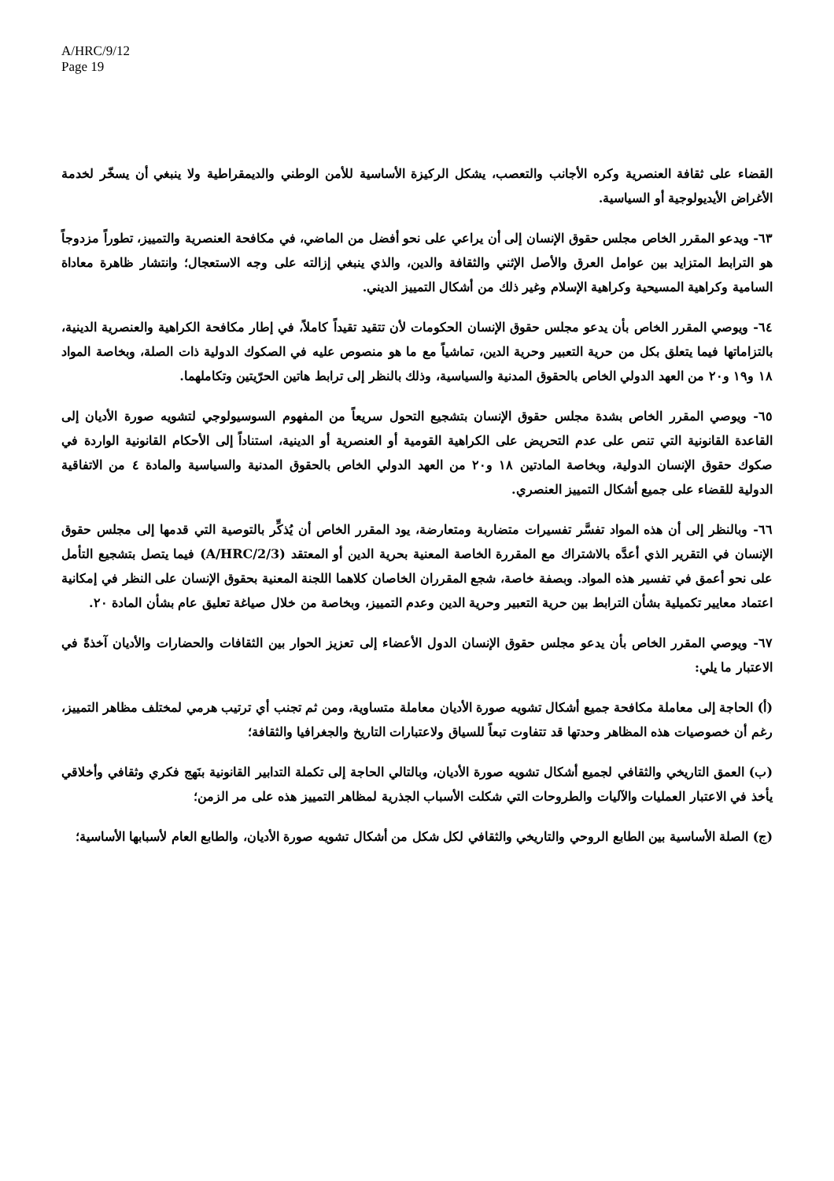A/HRC/9/12
Page 19
القضاء على ثقافة العنصرية وكره الأجانب والتعصب، يشكل الركيزة الأساسية للأمن الوطني والديمقراطية ولا ينبغي أن يسخّر لخدمة الأغراض الأيديولوجية أو السياسية.
٦٣- ويدعو المقرر الخاص مجلس حقوق الإنسان إلى أن يراعي على نحو أفضل من الماضي، في مكافحة العنصرية والتمييز، تطوراً مزدوجاً هو الترابط المتزايد بين عوامل العرق والأصل الإثني والثقافة والدين، والذي ينبغي إزالته على وجه الاستعجال؛ وانتشار ظاهرة معاداة السامية وكراهية المسيحية وكراهية الإسلام وغير ذلك من أشكال التمييز الديني.
٦٤- ويوصي المقرر الخاص بأن يدعو مجلس حقوق الإنسان الحكومات لأن تتقيد تقيداً كاملاً، في إطار مكافحة الكراهية والعنصرية الدينية، بالتزاماتها فيما يتعلق بكل من حرية التعبير وحرية الدين، تماشياً مع ما هو منصوص عليه في الصكوك الدولية ذات الصلة، وبخاصة المواد ١٨ و١٩ و٢٠ من العهد الدولي الخاص بالحقوق المدنية والسياسية، وذلك بالنظر إلى ترابط هاتين الحرّيتين وتكاملهما.
٦٥- ويوصي المقرر الخاص بشدة مجلس حقوق الإنسان بتشجيع التحول سريعاً من المفهوم السوسيولوجي لتشويه صورة الأديان إلى القاعدة القانونية التي تنص على عدم التحريض على الكراهية القومية أو العنصرية أو الدينية، استناداً إلى الأحكام القانونية الواردة في صكوك حقوق الإنسان الدولية، وبخاصة المادتين ١٨ و٢٠ من العهد الدولي الخاص بالحقوق المدنية والسياسية والمادة ٤ من الاتفاقية الدولية للقضاء على جميع أشكال التمييز العنصري.
٦٦- وبالنظر إلى أن هذه المواد تفسَّر تفسيرات متضاربة ومتعارضة، يود المقرر الخاص أن يُذكِّر بالتوصية التي قدمها إلى مجلس حقوق الإنسان في التقرير الذي أعدَّه بالاشتراك مع المقررة الخاصة المعنية بحرية الدين أو المعتقد (A/HRC/2/3) فيما يتصل بتشجيع التأمل على نحو أعمق في تفسير هذه المواد. وبصفة خاصة، شجع المقرران الخاصان كلاهما اللجنة المعنية بحقوق الإنسان على النظر في إمكانية اعتماد معايير تكميلية بشأن الترابط بين حرية التعبير وحرية الدين وعدم التمييز، وبخاصة من خلال صياغة تعليق عام بشأن المادة ٢٠.
٦٧- ويوصي المقرر الخاص بأن يدعو مجلس حقوق الإنسان الدول الأعضاء إلى تعزيز الحوار بين الثقافات والحضارات والأديان آخذةً في الاعتبار ما يلي:
(أ) الحاجة إلى معاملة مكافحة جميع أشكال تشويه صورة الأديان معاملة متساوية، ومن ثم تجنب أي ترتيب هرمي لمختلف مظاهر التمييز، رغم أن خصوصيات هذه المظاهر وحدتها قد تتفاوت تبعاً للسياق ولاعتبارات التاريخ والجغرافيا والثقافة؛
(ب) العمق التاريخي والثقافي لجميع أشكال تشويه صورة الأديان، وبالتالي الحاجة إلى تكملة التدابير القانونية بنَهج فكري وثقافي وأخلاقي يأخذ في الاعتبار العمليات والآليات والطروحات التي شكلت الأسباب الجذرية لمظاهر التمييز هذه على مر الزمن؛
(ج) الصلة الأساسية بين الطابع الروحي والتاريخي والثقافي لكل شكل من أشكال تشويه صورة الأديان، والطابع العام لأسبابها الأساسية؛